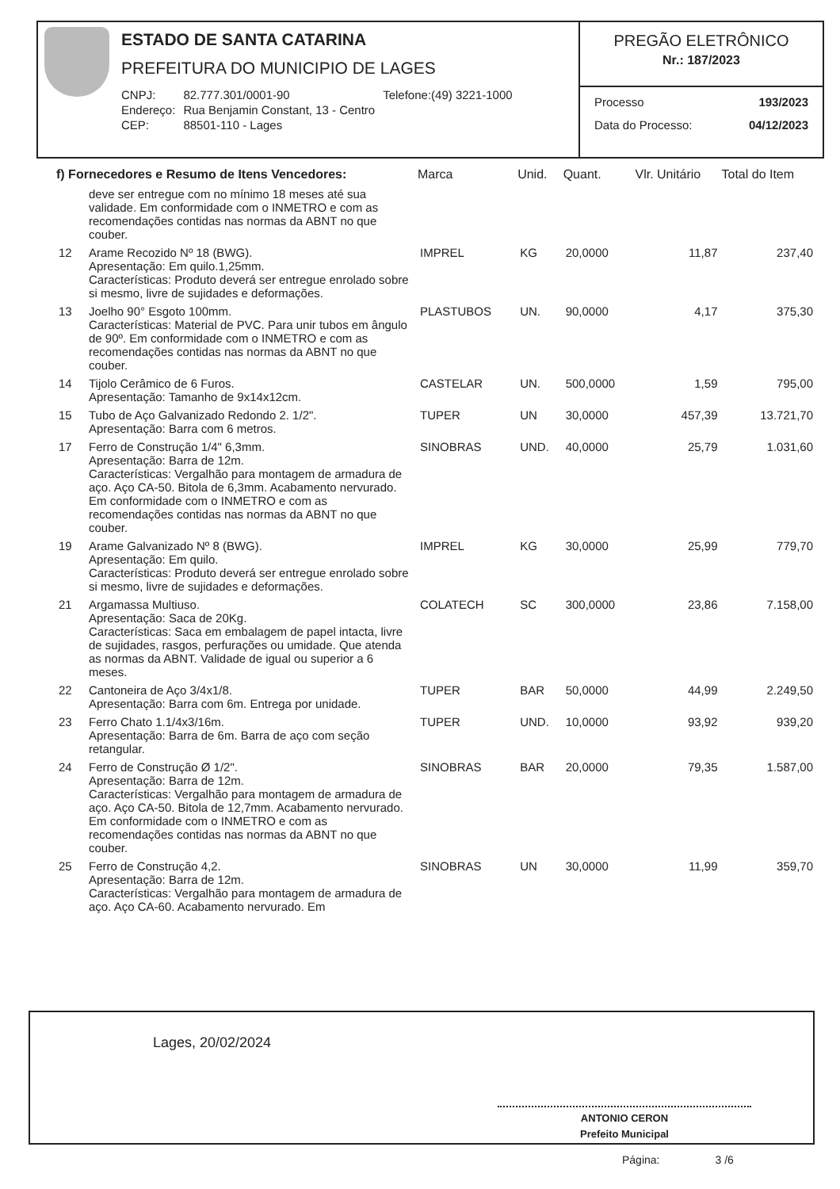ESTADO DE SANTA CATARINA
PREFEITURA DO MUNICIPIO DE LAGES
| CNPJ: | 82.777.301/0001-90 | Telefone:(49) 3221-1000 |
| Endereço: | Rua Benjamin Constant, 13 - Centro | |
| CEP: | 88501-110 - Lages | |
PREGÃO ELETRÔNICO
Nr.: 187/2023
Processo 193/2023
Data do Processo: 04/12/2023
| f) Fornecedores e Resumo de Itens Vencedores: | | Marca | Unid. | Quant. | Vlr. Unitário | Total do Item |
| --- | --- | --- | --- | --- | --- | --- |
| | deve ser entregue com no mínimo 18 meses até sua validade. Em conformidade com o INMETRO e com as recomendações contidas nas normas da ABNT no que couber. | | | | | |
| 12 | Arame Recozido Nº 18 (BWG). Apresentação: Em quilo.1,25mm. Características: Produto deverá ser entregue enrolado sobre si mesmo, livre de sujidades e deformações. | IMPREL | KG | 20,0000 | 11,87 | 237,40 |
| 13 | Joelho 90° Esgoto 100mm. Características: Material de PVC. Para unir tubos em ângulo de 90º. Em conformidade com o INMETRO e com as recomendações contidas nas normas da ABNT no que couber. | PLASTUBOS | UN. | 90,0000 | 4,17 | 375,30 |
| 14 | Tijolo Cerâmico de 6 Furos. Apresentação: Tamanho de 9x14x12cm. | CASTELAR | UN. | 500,0000 | 1,59 | 795,00 |
| 15 | Tubo de Aço Galvanizado Redondo 2. 1/2". Apresentação: Barra com 6 metros. | TUPER | UN | 30,0000 | 457,39 | 13.721,70 |
| 17 | Ferro de Construção 1/4" 6,3mm. Apresentação: Barra de 12m. Características: Vergalhão para montagem de armadura de aço. Aço CA-50. Bitola de 6,3mm. Acabamento nervurado. Em conformidade com o INMETRO e com as recomendações contidas nas normas da ABNT no que couber. | SINOBRAS | UND. | 40,0000 | 25,79 | 1.031,60 |
| 19 | Arame Galvanizado Nº 8 (BWG). Apresentação: Em quilo. Características: Produto deverá ser entregue enrolado sobre si mesmo, livre de sujidades e deformações. | IMPREL | KG | 30,0000 | 25,99 | 779,70 |
| 21 | Argamassa Multiuso. Apresentação: Saca de 20Kg. Características: Saca em embalagem de papel intacta, livre de sujidades, rasgos, perfurações ou umidade. Que atenda as normas da ABNT. Validade de igual ou superior a 6 meses. | COLATECH | SC | 300,0000 | 23,86 | 7.158,00 |
| 22 | Cantoneira de Aço 3/4x1/8. Apresentação: Barra com 6m. Entrega por unidade. | TUPER | BAR | 50,0000 | 44,99 | 2.249,50 |
| 23 | Ferro Chato 1.1/4x3/16m. Apresentação: Barra de 6m. Barra de aço com seção retangular. | TUPER | UND. | 10,0000 | 93,92 | 939,20 |
| 24 | Ferro de Construção Ø 1/2". Apresentação: Barra de 12m. Características: Vergalhão para montagem de armadura de aço. Aço CA-50. Bitola de 12,7mm. Acabamento nervurado. Em conformidade com o INMETRO e com as recomendações contidas nas normas da ABNT no que couber. | SINOBRAS | BAR | 20,0000 | 79,35 | 1.587,00 |
| 25 | Ferro de Construção 4,2. Apresentação: Barra de 12m. Características: Vergalhão para montagem de armadura de aço. Aço CA-60. Acabamento nervurado. Em | SINOBRAS | UN | 30,0000 | 11,99 | 359,70 |
Lages, 20/02/2024
ANTONIO CERON
Prefeito Municipal
Página: 3 /6